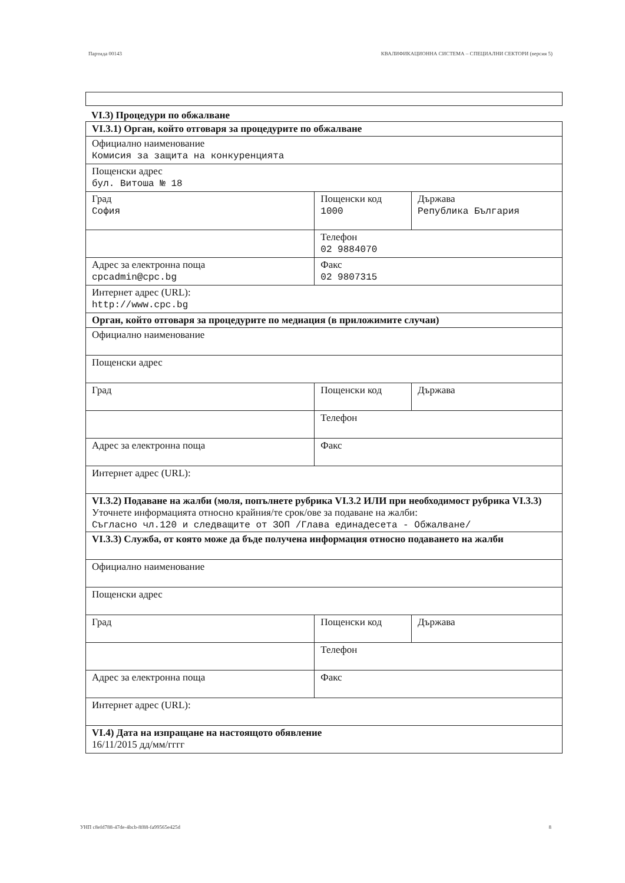Партида 00143 КВАЛИФИКАЦИОННА СИСТЕМА – СПЕЦИАЛНИ СЕКТОРИ (версия 5)
VI.3) Процедури по обжалване
| VI.3.1) Орган, който отговаря за процедурите по обжалване | | |
| Официално наименование Комисия за защита на конкуренцията | | |
| Пощенски адрес бул. Витоша № 18 | | |
| Град София | Пощенски код 1000 | Държава Република България |
| | Телефон 02 9884070 | |
| Адрес за електронна поща cpcadmin@cpc.bg | Факс 02 9807315 | |
| Интернет адрес (URL): http://www.cpc.bg | | |
| Орган, който отговаря за процедурите по медиация (в приложимите случаи) | | |
| Официално наименование | | |
| Пощенски адрес | | |
| Град | Пощенски код | Държава |
| | Телефон | |
| Адрес за електронна поща | Факс | |
| Интернет адрес (URL): | | |
| VI.3.2) Подаване на жалби (моля, попълнете рубрика VI.3.2 ИЛИ при необходимост рубрика VI.3.3) Уточнете информацията относно крайния/те срок/ове за подаване на жалби: Съгласно чл.120 и следващите от ЗОП /Глава единадесета - Обжалване/ | | |
| VI.3.3) Служба, от която може да бъде получена информация относно подаването на жалби | | |
| Официално наименование | | |
| Пощенски адрес | | |
| Град | Пощенски код | Държава |
| | Телефон | |
| Адрес за електронна поща | Факс | |
| Интернет адрес (URL): | | |
| VI.4) Дата на изпращане на настоящото обявление 16/11/2015 дд/мм/гггг | | |
УНП c8efd788-47de-4bcb-8f88-fa99565e425d 8